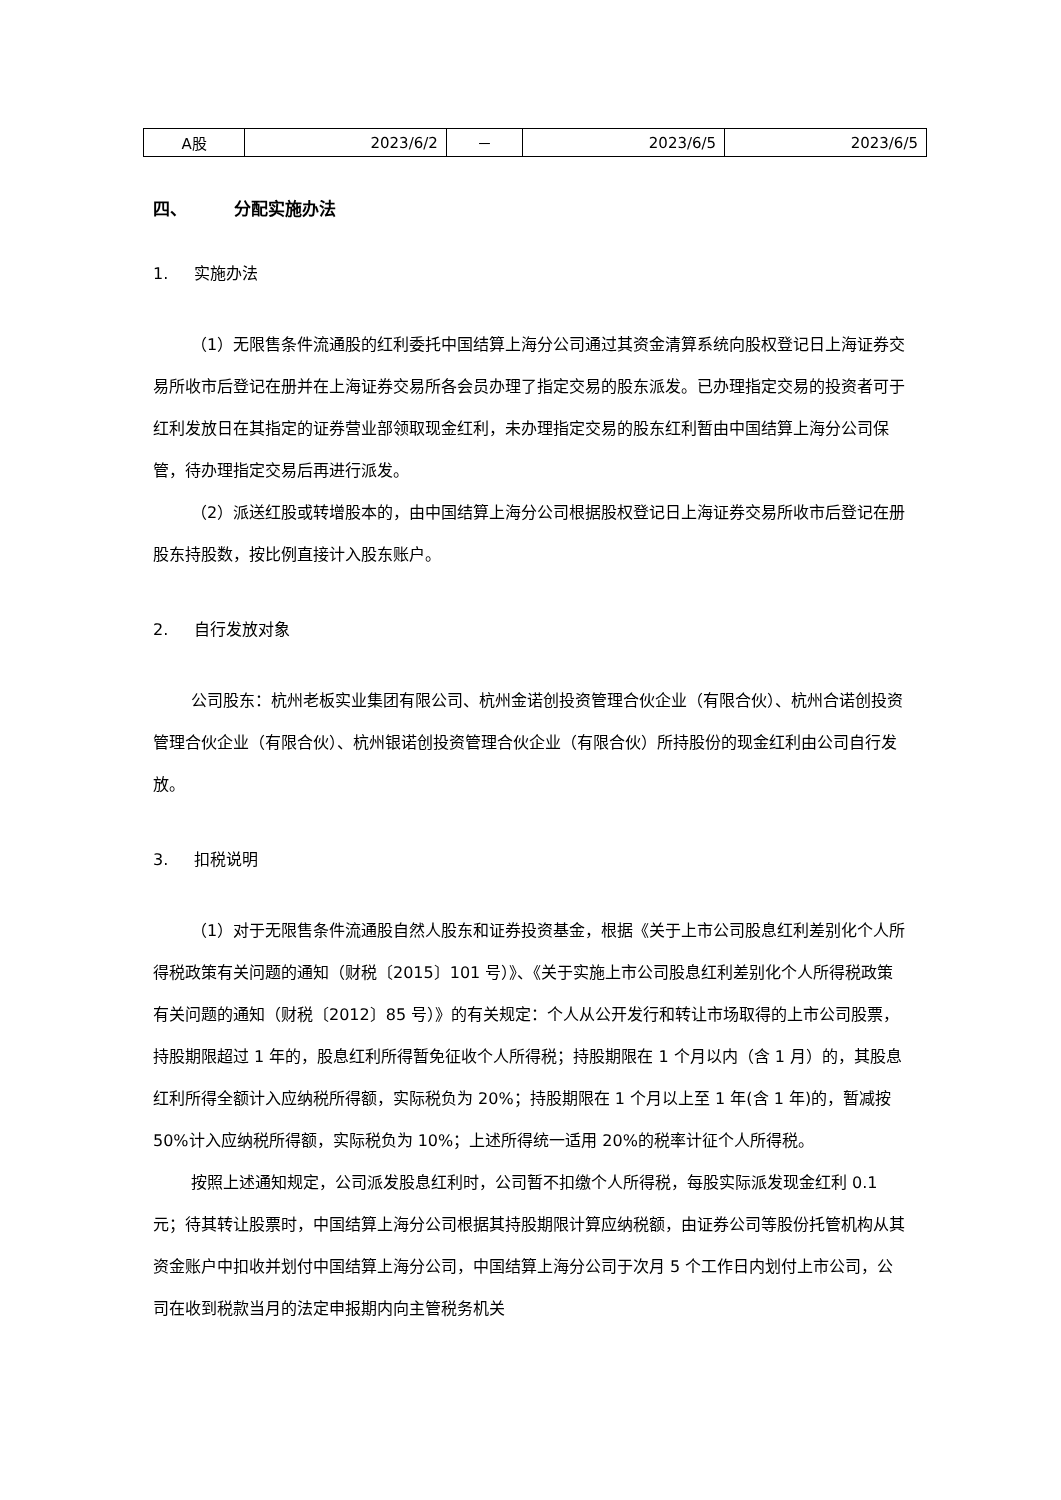| A股 | 2023/6/2 | － | 2023/6/5 | 2023/6/5 |
四、 分配实施办法
1. 实施办法
（1）无限售条件流通股的红利委托中国结算上海分公司通过其资金清算系统向股权登记日上海证券交易所收市后登记在册并在上海证券交易所各会员办理了指定交易的股东派发。已办理指定交易的投资者可于红利发放日在其指定的证券营业部领取现金红利，未办理指定交易的股东红利暂由中国结算上海分公司保管，待办理指定交易后再进行派发。
（2）派送红股或转增股本的，由中国结算上海分公司根据股权登记日上海证券交易所收市后登记在册股东持股数，按比例直接计入股东账户。
2. 自行发放对象
公司股东：杭州老板实业集团有限公司、杭州金诺创投资管理合伙企业（有限合伙）、杭州合诺创投资管理合伙企业（有限合伙）、杭州银诺创投资管理合伙企业（有限合伙）所持股份的现金红利由公司自行发放。
3. 扣税说明
（1）对于无限售条件流通股自然人股东和证券投资基金，根据《关于上市公司股息红利差别化个人所得税政策有关问题的通知（财税〔2015〕101 号）》、《关于实施上市公司股息红利差别化个人所得税政策有关问题的通知（财税〔2012〕85 号）》的有关规定：个人从公开发行和转让市场取得的上市公司股票，持股期限超过 1 年的，股息红利所得暂免征收个人所得税；持股期限在 1 个月以内（含 1 月）的，其股息红利所得全额计入应纳税所得额，实际税负为 20%；持股期限在 1 个月以上至 1 年(含 1 年)的，暂减按 50%计入应纳税所得额，实际税负为 10%；上述所得统一适用 20%的税率计征个人所得税。
按照上述通知规定，公司派发股息红利时，公司暂不扣缴个人所得税，每股实际派发现金红利 0.1 元；待其转让股票时，中国结算上海分公司根据其持股期限计算应纳税额，由证券公司等股份托管机构从其资金账户中扣收并划付中国结算上海分公司，中国结算上海分公司于次月 5 个工作日内划付上市公司，公司在收到税款当月的法定申报期内向主管税务机关